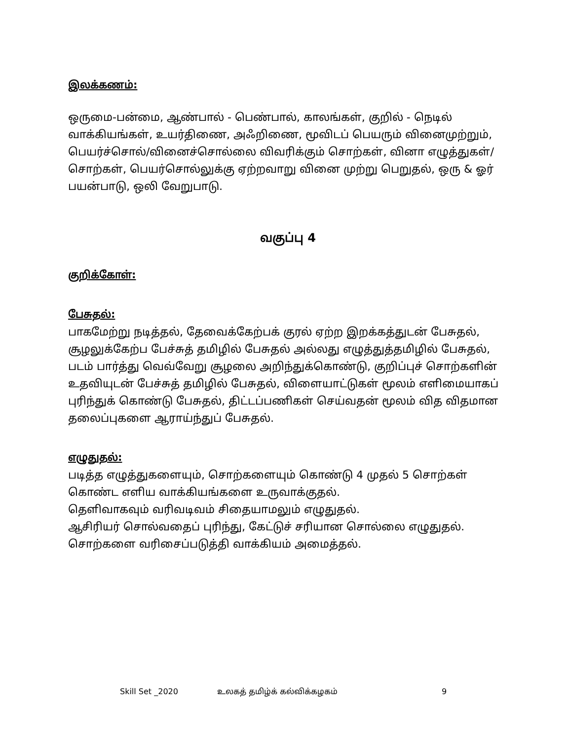இலக்கணம்:
ஒருமை-பன்மை, ஆண்பால் - பெண்பால், காலங்கள், குறில் - நெடில் வாக்கியங்கள், உயர்திணை, அஃறிணை, மூவிடப் பெயரும் வினைமுற்றும், பெயர்ச்சொல்/வினைச்சொல்லை விவரிக்கும் சொற்கள், வினா எழுத்துகள்/சொற்கள், பெயர்சொல்லுக்கு ஏற்றவாறு வினை முற்று பெறுதல், ஒரு & ஓர் பயன்பாடு, ஒலி வேறுபாடு.
வகுப்பு 4
குறிக்கோள்:
பேசுதல்:
பாகமேற்று நடித்தல், தேவைக்கேற்பக் குரல் ஏற்ற இறக்கத்துடன் பேசுதல், சூழலுக்கேற்ப பேச்சுத் தமிழில் பேசுதல் அல்லது எழுத்துத்தமிழில் பேசுதல், படம் பார்த்து வெவ்வேறு சூழலை அறிந்துக்கொண்டு, குறிப்புச் சொற்களின் உதவியுடன் பேச்சுத் தமிழில் பேசுதல், விளையாட்டுகள் மூலம் எளிமையாகப் புரிந்துக் கொண்டு பேசுதல், திட்டப்பணிகள் செய்வதன் மூலம் வித விதமான தலைப்புகளை ஆராய்ந்துப் பேசுதல்.
எழுதுதல்:
படித்த எழுத்துகளையும், சொற்களையும் கொண்டு 4 முதல் 5 சொற்கள் கொண்ட எளிய வாக்கியங்களை உருவாக்குதல்.
தெளிவாகவும் வரிவடிவம் சிதையாமலும் எழுதுதல்.
ஆசிரியர் சொல்வதைப் புரிந்து, கேட்டுச் சரியான சொல்லை எழுதுதல்.
சொற்களை வரிசைப்படுத்தி வாக்கியம் அமைத்தல்.
Skill Set _2020 உலகத் தமிழ்க் கல்விக்கழகம் 9